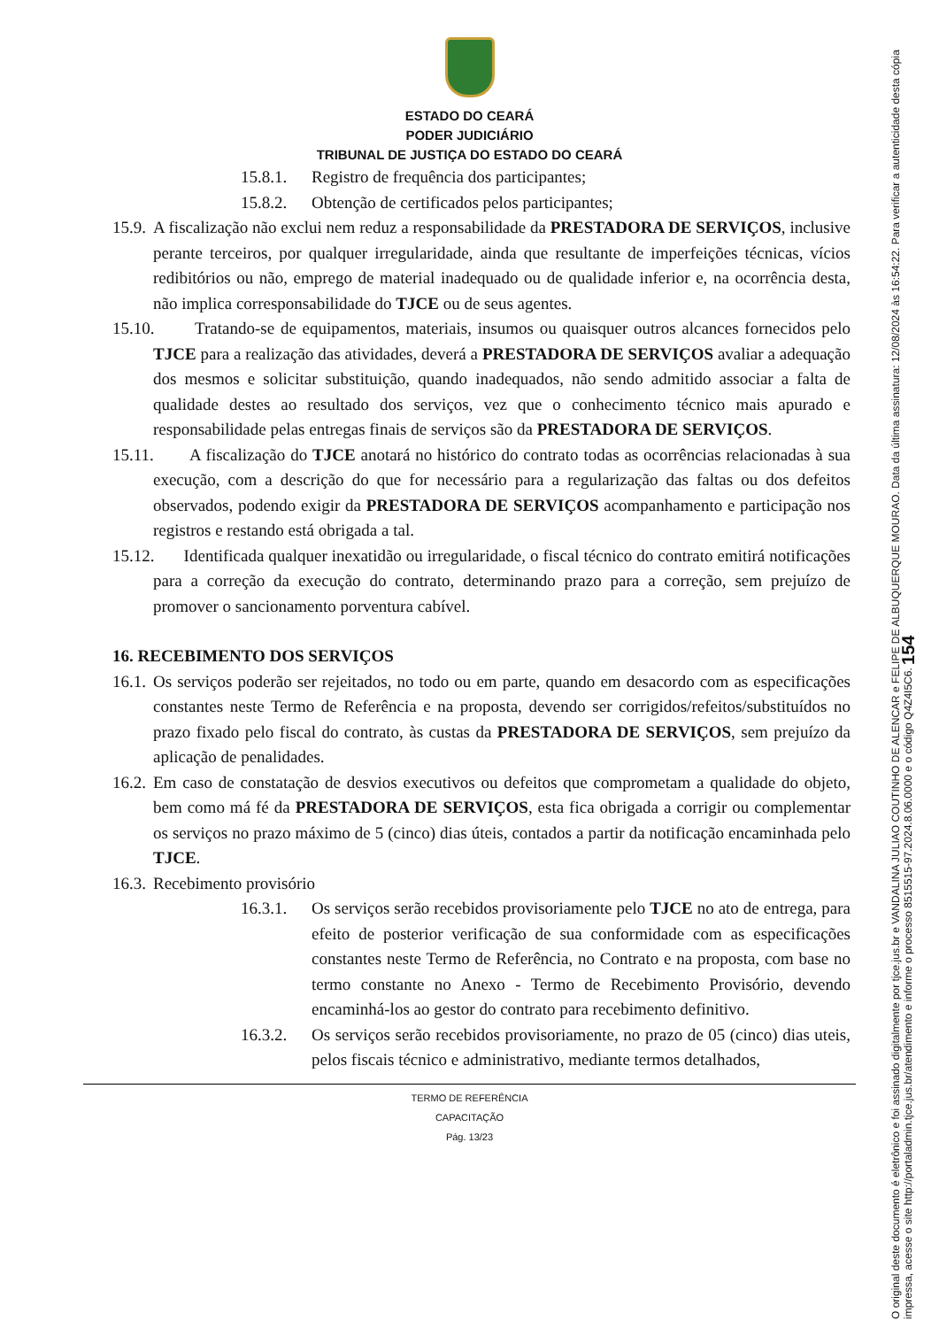ESTADO DO CEARÁ
PODER JUDICIÁRIO
TRIBUNAL DE JUSTIÇA DO ESTADO DO CEARÁ
15.8.1. Registro de frequência dos participantes;
15.8.2. Obtenção de certificados pelos participantes;
15.9. A fiscalização não exclui nem reduz a responsabilidade da PRESTADORA DE SERVIÇOS, inclusive perante terceiros, por qualquer irregularidade, ainda que resultante de imperfeições técnicas, vícios redibitórios ou não, emprego de material inadequado ou de qualidade inferior e, na ocorrência desta, não implica corresponsabilidade do TJCE ou de seus agentes.
15.10. Tratando-se de equipamentos, materiais, insumos ou quaisquer outros alcances fornecidos pelo TJCE para a realização das atividades, deverá a PRESTADORA DE SERVIÇOS avaliar a adequação dos mesmos e solicitar substituição, quando inadequados, não sendo admitido associar a falta de qualidade destes ao resultado dos serviços, vez que o conhecimento técnico mais apurado e responsabilidade pelas entregas finais de serviços são da PRESTADORA DE SERVIÇOS.
15.11. A fiscalização do TJCE anotará no histórico do contrato todas as ocorrências relacionadas à sua execução, com a descrição do que for necessário para a regularização das faltas ou dos defeitos observados, podendo exigir da PRESTADORA DE SERVIÇOS acompanhamento e participação nos registros e restando está obrigada a tal.
15.12. Identificada qualquer inexatidão ou irregularidade, o fiscal técnico do contrato emitirá notificações para a correção da execução do contrato, determinando prazo para a correção, sem prejuízo de promover o sancionamento porventura cabível.
16. RECEBIMENTO DOS SERVIÇOS
16.1. Os serviços poderão ser rejeitados, no todo ou em parte, quando em desacordo com as especificações constantes neste Termo de Referência e na proposta, devendo ser corrigidos/refeitos/substituídos no prazo fixado pelo fiscal do contrato, às custas da PRESTADORA DE SERVIÇOS, sem prejuízo da aplicação de penalidades.
16.2. Em caso de constatação de desvios executivos ou defeitos que comprometam a qualidade do objeto, bem como má fé da PRESTADORA DE SERVIÇOS, esta fica obrigada a corrigir ou complementar os serviços no prazo máximo de 5 (cinco) dias úteis, contados a partir da notificação encaminhada pelo TJCE.
16.3. Recebimento provisório
16.3.1. Os serviços serão recebidos provisoriamente pelo TJCE no ato de entrega, para efeito de posterior verificação de sua conformidade com as especificações constantes neste Termo de Referência, no Contrato e na proposta, com base no termo constante no Anexo - Termo de Recebimento Provisório, devendo encaminhá-los ao gestor do contrato para recebimento definitivo.
16.3.2. Os serviços serão recebidos provisoriamente, no prazo de 05 (cinco) dias uteis, pelos fiscais técnico e administrativo, mediante termos detalhados,
TERMO DE REFERÊNCIA
CAPACITAÇÃO
Pág. 13/23
O original deste documento é eletrônico e foi assinado digitalmente por tjce.jus.br e VANDALINA JULIAO COUTINHO DE ALENCAR e FELIPE DE ALBUQUERQUE MOURAO. Data da última assinatura: 12/08/2024 às 16:54:22. Para verificar a autenticidade desta cópia impressa, acesse o site http://portaladmin.tjce.jus.br/atendimento e informe o processo 8515515-97.2024.8.06.0000 e o código Q4Z4I5C6. 154